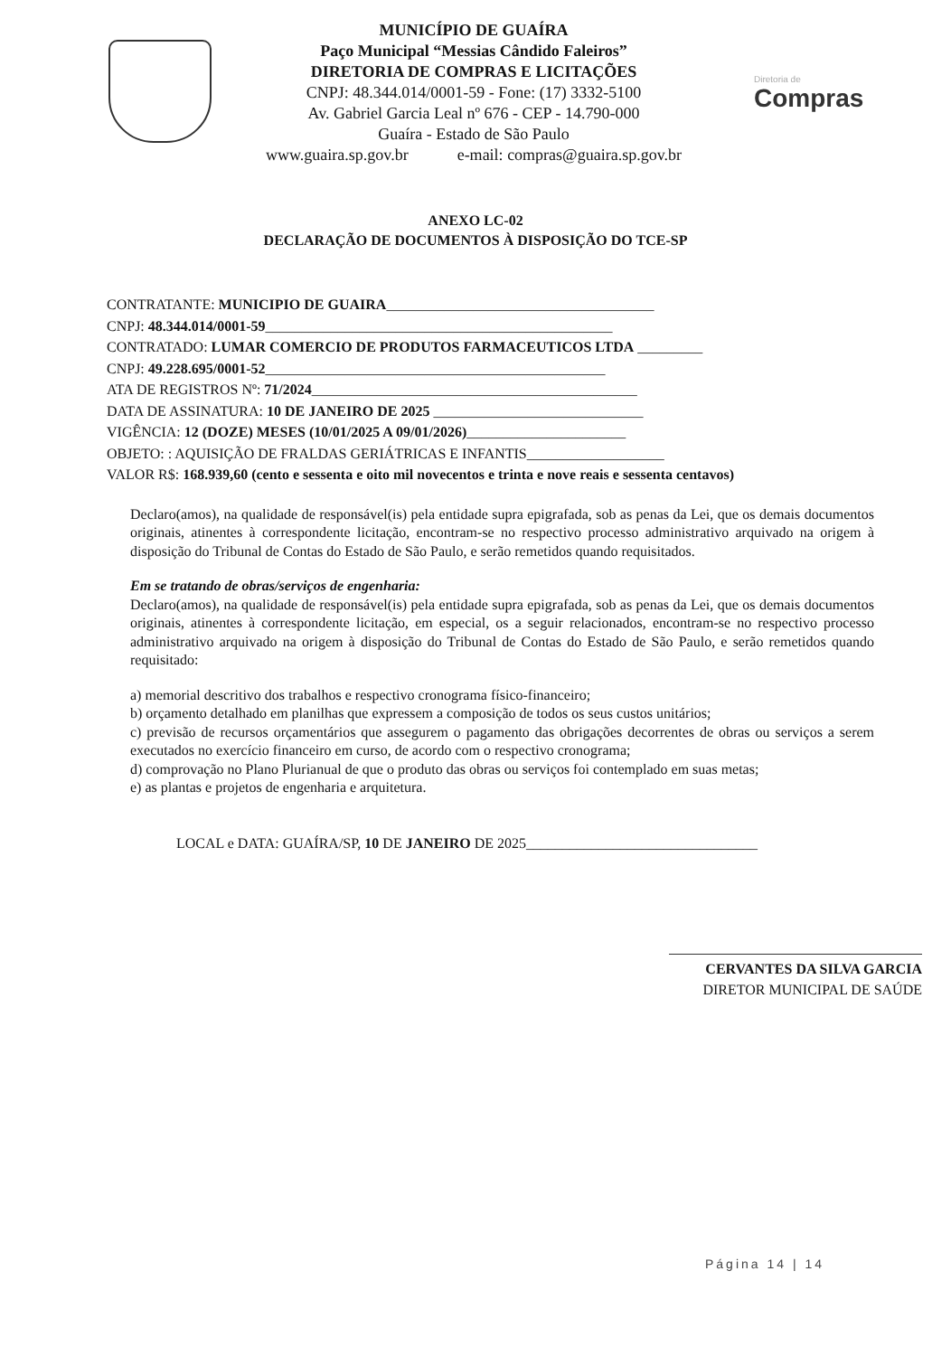MUNICÍPIO DE GUAÍRA
Paço Municipal “Messias Cândido Faleiros”
DIRETORIA DE COMPRAS E LICITAÇÕES
CNPJ: 48.344.014/0001-59 - Fone: (17) 3332-5100
Av. Gabriel Garcia Leal nº 676 - CEP - 14.790-000
Guaíra - Estado de São Paulo
www.guaira.sp.gov.br e-mail: compras@guaira.sp.gov.br
Diretoria de
Compras
ANEXO LC-02
DECLARAÇÃO DE DOCUMENTOS À DISPOSIÇÃO DO TCE-SP
CONTRATANTE: MUNICIPIO DE GUAIRA_____________________________________
CNPJ: 48.344.014/0001-59________________________________________________
CONTRATADO: LUMAR COMERCIO DE PRODUTOS FARMACEUTICOS LTDA _________
CNPJ: 49.228.695/0001-52_______________________________________________
ATA DE REGISTROS Nº: 71/2024_____________________________________________
DATA DE ASSINATURA: 10 DE JANEIRO DE 2025 _____________________________
VIGÊNCIA: 12 (DOZE) MESES (10/01/2025 A 09/01/2026)______________________
OBJETO: : AQUISIÇÃO DE FRALDAS GERIÁTRICAS E INFANTIS___________________
VALOR R$: 168.939,60 (cento e sessenta e oito mil novecentos e trinta e nove reais e sessenta centavos)
Declaro(amos), na qualidade de responsável(is) pela entidade supra epigrafada, sob as penas da Lei, que os demais documentos originais, atinentes à correspondente licitação, encontram-se no respectivo processo administrativo arquivado na origem à disposição do Tribunal de Contas do Estado de São Paulo, e serão remetidos quando requisitados.
Em se tratando de obras/serviços de engenharia:
Declaro(amos), na qualidade de responsável(is) pela entidade supra epigrafada, sob as penas da Lei, que os demais documentos originais, atinentes à correspondente licitação, em especial, os a seguir relacionados, encontram-se no respectivo processo administrativo arquivado na origem à disposição do Tribunal de Contas do Estado de São Paulo, e serão remetidos quando requisitado:
a) memorial descritivo dos trabalhos e respectivo cronograma físico-financeiro;
b) orçamento detalhado em planilhas que expressem a composição de todos os seus custos unitários;
c) previsão de recursos orçamentários que assegurem o pagamento das obrigações decorrentes de obras ou serviços a serem executados no exercício financeiro em curso, de acordo com o respectivo cronograma;
d) comprovação no Plano Plurianual de que o produto das obras ou serviços foi contemplado em suas metas;
e) as plantas e projetos de engenharia e arquitetura.
LOCAL e DATA: GUAÍRA/SP, 10 DE JANEIRO DE 2025________________________________
CERVANTES DA SILVA GARCIA
DIRETOR MUNICIPAL DE SAÚDE
Página 14 | 14